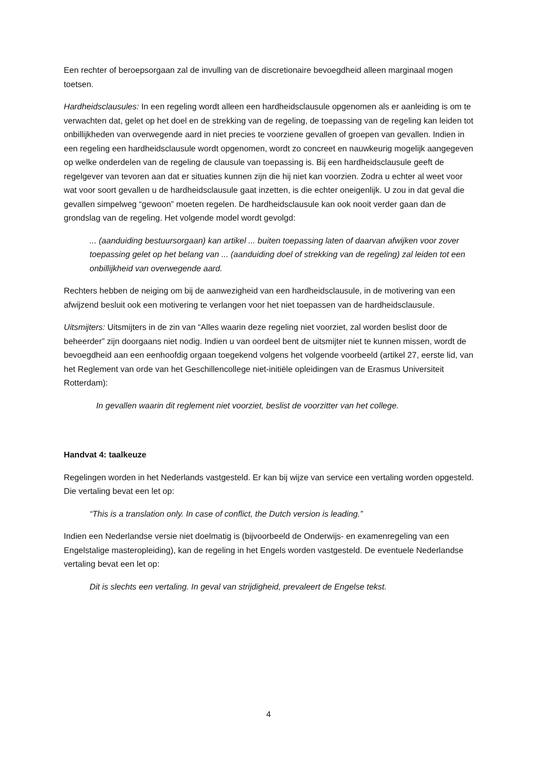Een rechter of beroepsorgaan zal de invulling van de discretionaire bevoegdheid alleen marginaal mogen toetsen.
Hardheidsclausules: In een regeling wordt alleen een hardheidsclausule opgenomen als er aanleiding is om te verwachten dat, gelet op het doel en de strekking van de regeling, de toepassing van de regeling kan leiden tot onbillijkheden van overwegende aard in niet precies te voorziene gevallen of groepen van gevallen. Indien in een regeling een hardheidsclausule wordt opgenomen, wordt zo concreet en nauwkeurig mogelijk aangegeven op welke onderdelen van de regeling de clausule van toepassing is. Bij een hardheidsclausule geeft de regelgever van tevoren aan dat er situaties kunnen zijn die hij niet kan voorzien. Zodra u echter al weet voor wat voor soort gevallen u de hardheidsclausule gaat inzetten, is die echter oneigenlijk. U zou in dat geval die gevallen simpelweg “gewoon” moeten regelen. De hardheidsclausule kan ook nooit verder gaan dan de grondslag van de regeling. Het volgende model wordt gevolgd:
... (aanduiding bestuursorgaan) kan artikel ... buiten toepassing laten of daarvan afwijken voor zover toepassing gelet op het belang van ... (aanduiding doel of strekking van de regeling) zal leiden tot een onbillijkheid van overwegende aard.
Rechters hebben de neiging om bij de aanwezigheid van een hardheidsclausule, in de motivering van een afwijzend besluit ook een motivering te verlangen voor het niet toepassen van de hardheidsclausule.
Uitsmijters: Uitsmijters in de zin van “Alles waarin deze regeling niet voorziet, zal worden beslist door de beheerder” zijn doorgaans niet nodig. Indien u van oordeel bent de uitsmijter niet te kunnen missen, wordt de bevoegdheid aan een eenhoofdig orgaan toegekend volgens het volgende voorbeeld (artikel 27, eerste lid, van het Reglement van orde van het Geschillencollege niet-initiële opleidingen van de Erasmus Universiteit Rotterdam):
In gevallen waarin dit reglement niet voorziet, beslist de voorzitter van het college.
Handvat 4: taalkeuze
Regelingen worden in het Nederlands vastgesteld. Er kan bij wijze van service een vertaling worden opgesteld. Die vertaling bevat een let op:
“This is a translation only. In case of conflict, the Dutch version is leading.”
Indien een Nederlandse versie niet doelmatig is (bijvoorbeeld de Onderwijs- en examenregeling van een Engelstalige masteropleiding), kan de regeling in het Engels worden vastgesteld. De eventuele Nederlandse vertaling bevat een let op:
Dit is slechts een vertaling. In geval van strijdigheid, prevaleert de Engelse tekst.
4